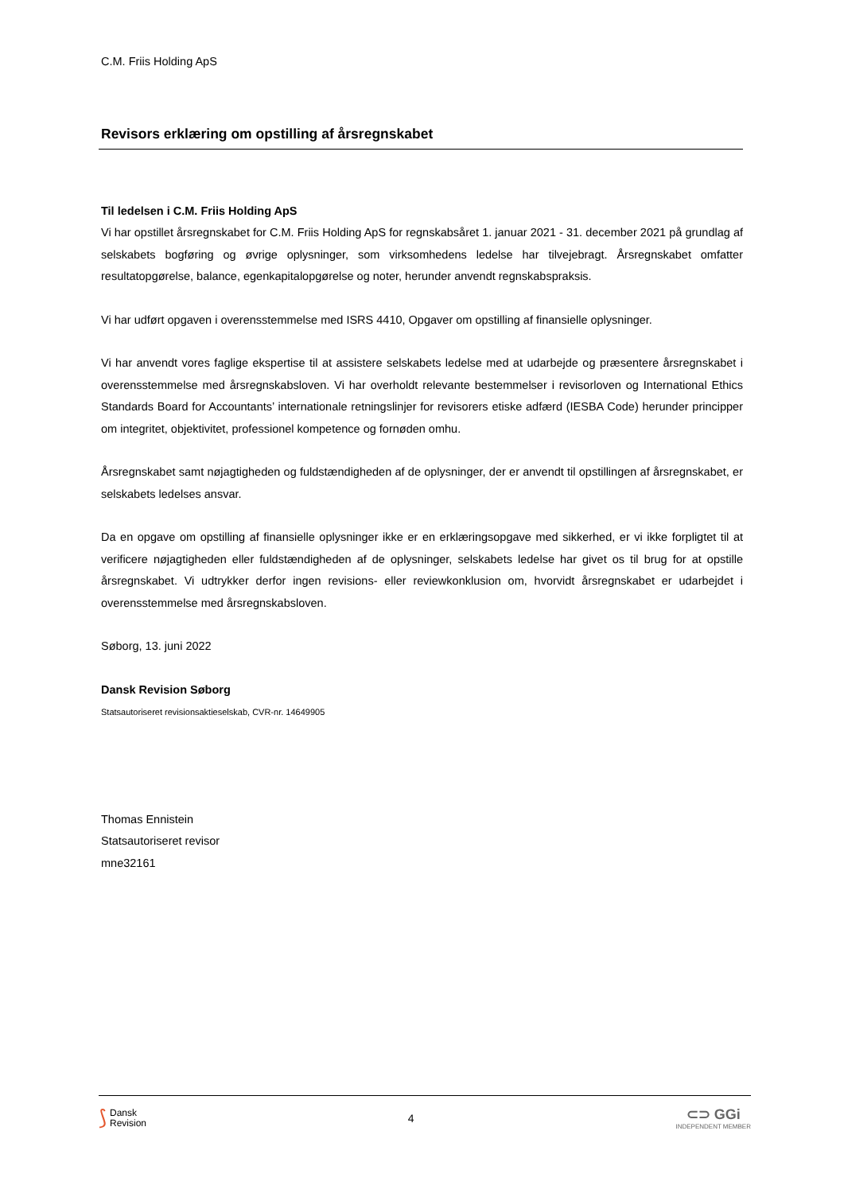C.M. Friis Holding ApS
Revisors erklæring om opstilling af årsregnskabet
Til ledelsen i C.M. Friis Holding ApS
Vi har opstillet årsregnskabet for C.M. Friis Holding ApS for regnskabsåret 1. januar 2021 - 31. december 2021 på grundlag af selskabets bogføring og øvrige oplysninger, som virksomhedens ledelse har tilvejebragt. Årsregnskabet omfatter resultatopgørelse, balance, egenkapitalopgørelse og noter, herunder anvendt regnskabspraksis.
Vi har udført opgaven i overensstemmelse med ISRS 4410, Opgaver om opstilling af finansielle oplysninger.
Vi har anvendt vores faglige ekspertise til at assistere selskabets ledelse med at udarbejde og præsentere årsregnskabet i overensstemmelse med årsregnskabsloven. Vi har overholdt relevante bestemmelser i revisorloven og International Ethics Standards Board for Accountants’ internationale retningslinjer for revisorers etiske adfærd (IESBA Code) herunder principper om integritet, objektivitet, professionel kompetence og fornøden omhu.
Årsregnskabet samt nøjagtigheden og fuldstændigheden af de oplysninger, der er anvendt til opstillingen af årsregnskabet, er selskabets ledelses ansvar.
Da en opgave om opstilling af finansielle oplysninger ikke er en erklæringsopgave med sikkerhed, er vi ikke forpligtet til at verificere nøjagtigheden eller fuldstændigheden af de oplysninger, selskabets ledelse har givet os til brug for at opstille årsregnskabet. Vi udtrykker derfor ingen revisions- eller reviewkonklusion om, hvorvidt årsregnskabet er udarbejdet i overensstemmelse med årsregnskabsloven.
Søborg, 13. juni 2022
Dansk Revision Søborg
Statsautoriseret revisionsaktieselskab, CVR-nr. 14649905
Thomas Ennistein
Statsautoriseret revisor
mne32161
⟆ Dansk
Revision
4
⊂⊃ GGi
INDEPENDENT MEMBER